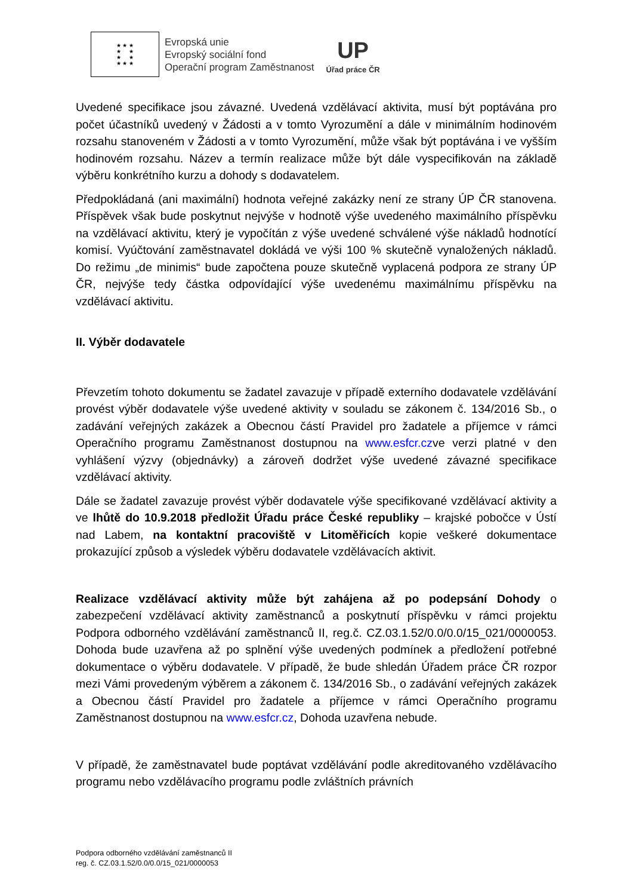★ ★ ★
★ ★
★ ★
★ ★ ★
Evropská unie
Evropský sociální fond
Operační program Zaměstnanost
UP
Úřad práce ČR
Uvedené specifikace jsou závazné. Uvedená vzdělávací aktivita, musí být poptávána pro počet účastníků uvedený v Žádosti a v tomto Vyrozumění a dále v minimálním hodinovém rozsahu stanoveném v Žádosti a v tomto Vyrozumění, může však být poptávána i ve vyšším hodinovém rozsahu. Název a termín realizace může být dále vyspecifikován na základě výběru konkrétního kurzu a dohody s dodavatelem.
Předpokládaná (ani maximální) hodnota veřejné zakázky není ze strany ÚP ČR stanovena. Příspěvek však bude poskytnut nejvýše v hodnotě výše uvedeného maximálního příspěvku na vzdělávací aktivitu, který je vypočítán z výše uvedené schválené výše nákladů hodnotící komisí. Vyúčtování zaměstnavatel dokládá ve výši 100 % skutečně vynaložených nákladů. Do režimu „de minimis“ bude započtena pouze skutečně vyplacená podpora ze strany ÚP ČR, nejvýše tedy částka odpovídající výše uvedenému maximálnímu příspěvku na vzdělávací aktivitu.
II. Výběr dodavatele
Převzetím tohoto dokumentu se žadatel zavazuje v případě externího dodavatele vzdělávání provést výběr dodavatele výše uvedené aktivity v souladu se zákonem č. 134/2016 Sb., o zadávání veřejných zakázek a Obecnou částí Pravidel pro žadatele a příjemce v rámci Operačního programu Zaměstnanost dostupnou na www.esfcr.czve verzi platné v den vyhlášení výzvy (objednávky) a zároveň dodržet výše uvedené závazné specifikace vzdělávací aktivity.
Dále se žadatel zavazuje provést výběr dodavatele výše specifikované vzdělávací aktivity a ve lhůtě do 10.9.2018 předložit Úřadu práce České republiky – krajské pobočce v Ústí nad Labem, na kontaktní pracoviště v Litoměřicích kopie veškeré dokumentace prokazující způsob a výsledek výběru dodavatele vzdělávacích aktivit.
Realizace vzdělávací aktivity může být zahájena až po podepsání Dohody o zabezpečení vzdělávací aktivity zaměstnanců a poskytnutí příspěvku v rámci projektu Podpora odborného vzdělávání zaměstnanců II, reg.č. CZ.03.1.52/0.0/0.0/15_021/0000053. Dohoda bude uzavřena až po splnění výše uvedených podmínek a předložení potřebné dokumentace o výběru dodavatele. V případě, že bude shledán Úřadem práce ČR rozpor mezi Vámi provedeným výběrem a zákonem č. 134/2016 Sb., o zadávání veřejných zakázek a Obecnou částí Pravidel pro žadatele a příjemce v rámci Operačního programu Zaměstnanost dostupnou na www.esfcr.cz, Dohoda uzavřena nebude.
V případě, že zaměstnavatel bude poptávat vzdělávání podle akreditovaného vzdělávacího programu nebo vzdělávacího programu podle zvláštních právních
Podpora odborného vzdělávání zaměstnanců II
reg. č. CZ.03.1.52/0.0/0.0/15_021/0000053